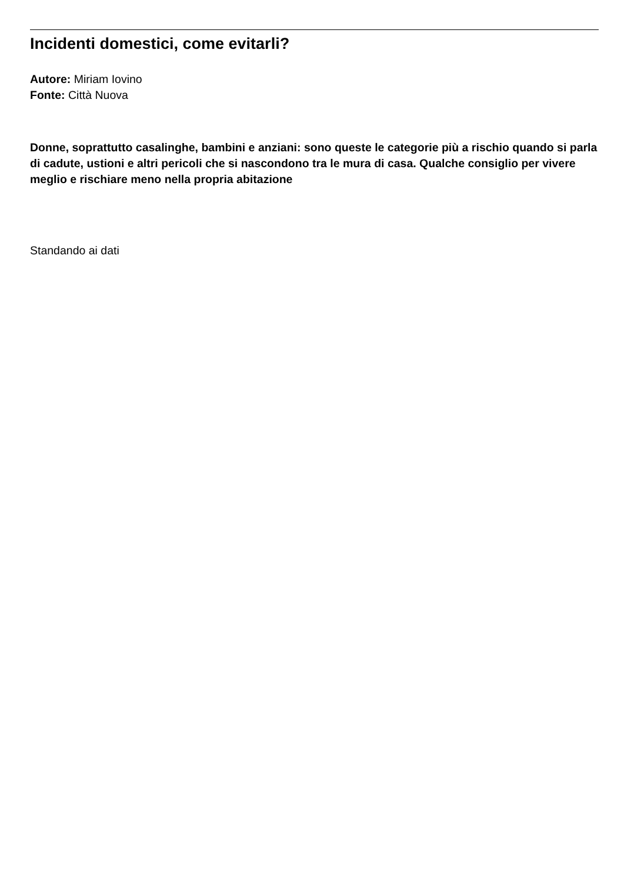Incidenti domestici, come evitarli?
Autore: Miriam Iovino
Fonte: Città Nuova
Donne, soprattutto casalinghe, bambini e anziani: sono queste le categorie più a rischio quando si parla di cadute, ustioni e altri pericoli che si nascondono tra le mura di casa. Qualche consiglio per vivere meglio e rischiare meno nella propria abitazione
Standando ai dati